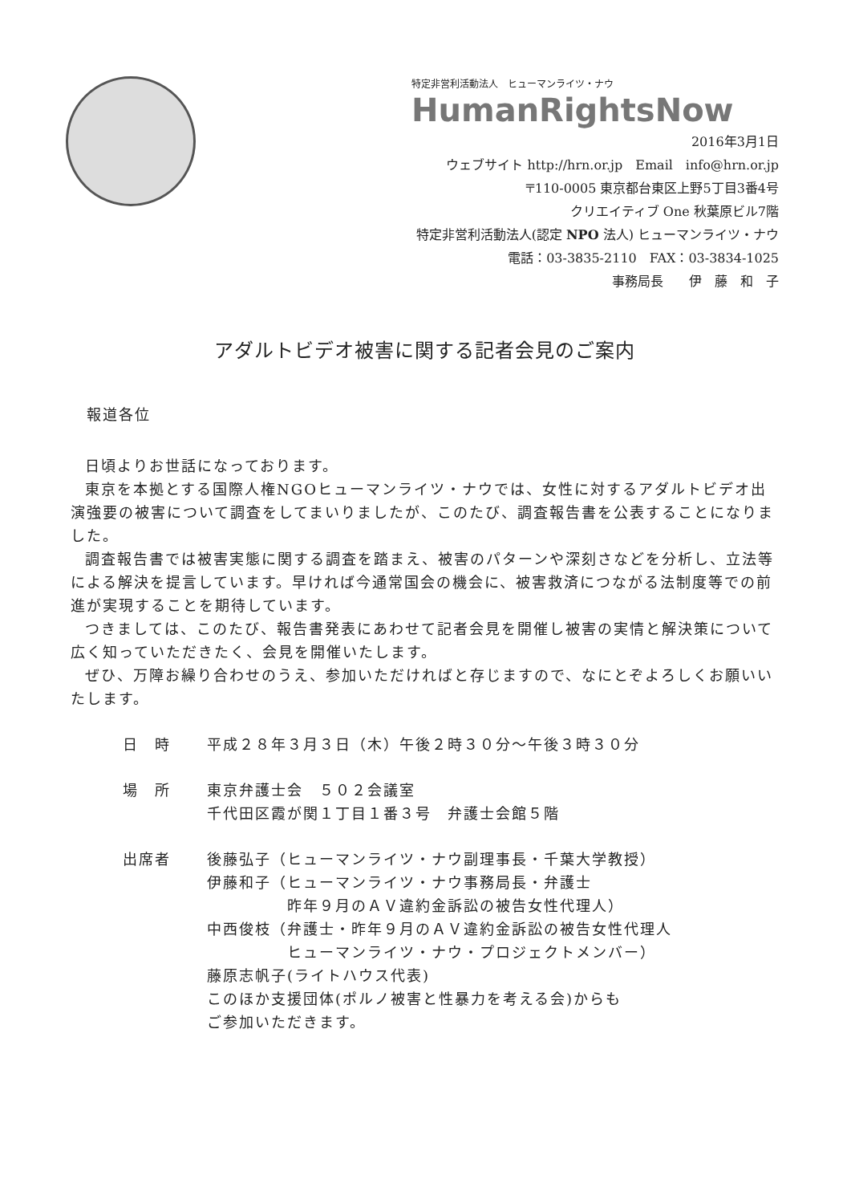特定非営利活動法人　ヒューマンライツ・ナウ
HumanRightsNow
2016年3月1日
ウェブサイト http://hrn.or.jp　Email　info@hrn.or.jp
〒110-0005 東京都台東区上野5丁目3番4号
クリエイティブ One 秋葉原ビル7階
特定非営利活動法人(認定 NPO 法人) ヒューマンライツ・ナウ
電話：03-3835-2110　FAX：03-3834-1025
事務局長　　伊　藤　和　子
アダルトビデオ被害に関する記者会見のご案内
報道各位
日頃よりお世話になっております。
東京を本拠とする国際人権NGOヒューマンライツ・ナウでは、女性に対するアダルトビデオ出演強要の被害について調査をしてまいりましたが、このたび、調査報告書を公表することになりました。
調査報告書では被害実態に関する調査を踏まえ、被害のパターンや深刻さなどを分析し、立法等による解決を提言しています。早ければ今通常国会の機会に、被害救済につながる法制度等での前進が実現することを期待しています。
つきましては、このたび、報告書発表にあわせて記者会見を開催し被害の実情と解決策について広く知っていただきたく、会見を開催いたします。
ぜひ、万障お繰り合わせのうえ、参加いただければと存じますので、なにとぞよろしくお願いいたします。
日　時 平成２８年３月３日（木）午後２時３０分～午後３時３０分
場　所 東京弁護士会　５０２会議室
千代田区霞が関１丁目１番３号　弁護士会館５階
出席者 後藤弘子（ヒューマンライツ・ナウ副理事長・千葉大学教授）
伊藤和子（ヒューマンライツ・ナウ事務局長・弁護士
　　　　　昨年９月のＡＶ違約金訴訟の被告女性代理人）
中西俊枝（弁護士・昨年９月のＡＶ違約金訴訟の被告女性代理人
　　　　　ヒューマンライツ・ナウ・プロジェクトメンバー）
藤原志帆子(ライトハウス代表)
このほか支援団体(ポルノ被害と性暴力を考える会)からも
ご参加いただきます。